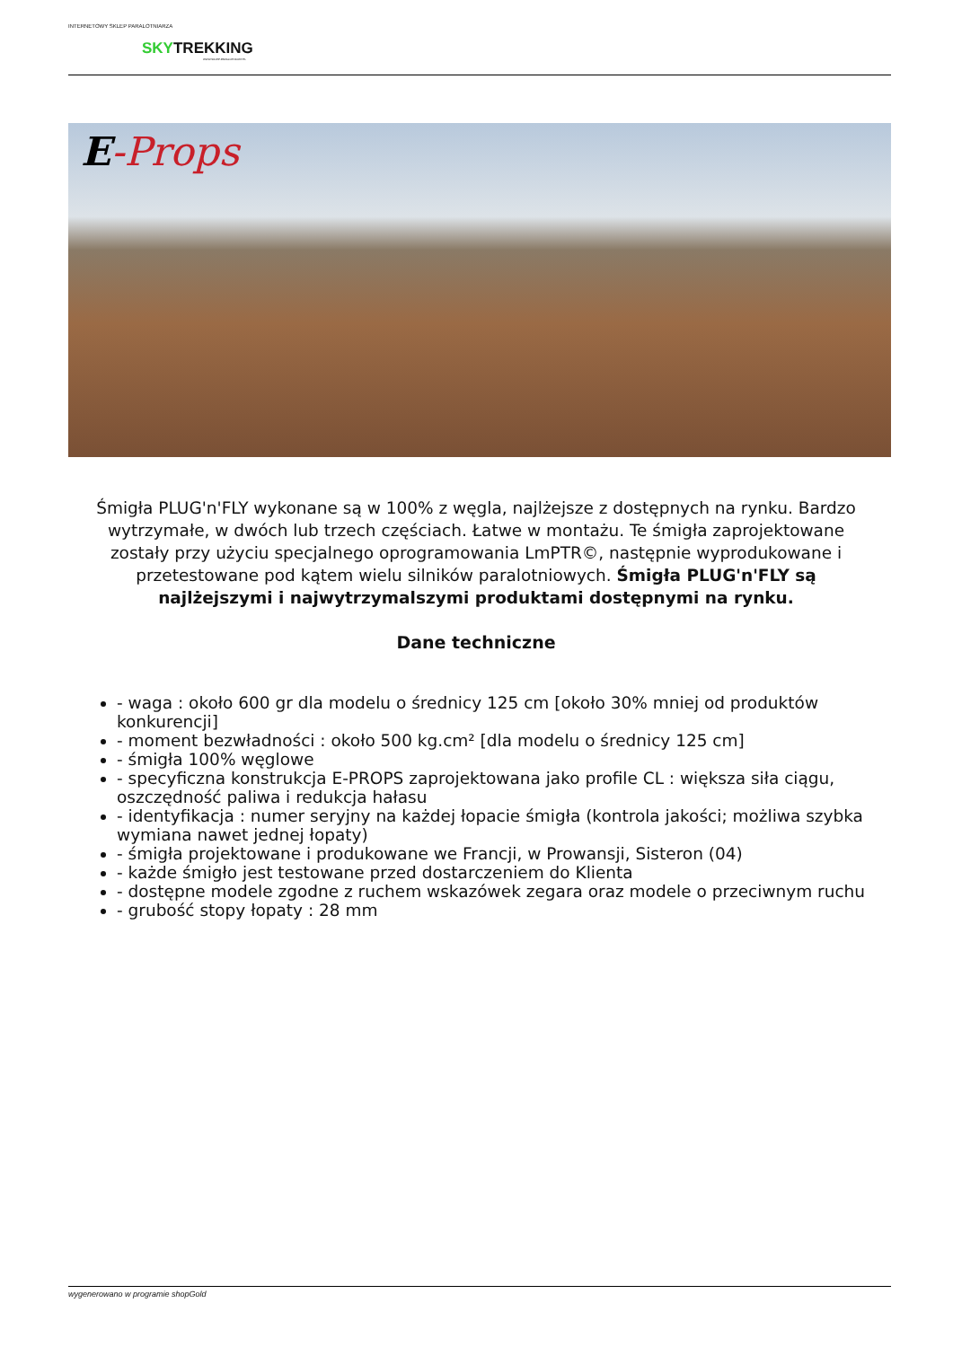INTERNETOWY SKLEP PARALOTNIARZA
SKYTREKKING
WWW.SKLEP-PARALOTNIOWY.PL
E-Props
Śmigła PLUG'n'FLY wykonane są w 100% z węgla, najlżejsze z dostępnych na rynku. Bardzo wytrzymałe, w dwóch lub trzech częściach. Łatwe w montażu. Te śmigła zaprojektowane zostały przy użyciu specjalnego oprogramowania LmPTR©, następnie wyprodukowane i przetestowane pod kątem wielu silników paralotniowych. Śmigła PLUG'n'FLY są najlżejszymi i najwytrzymalszymi produktami dostępnymi na rynku.
Dane techniczne
- waga : około 600 gr dla modelu o średnicy 125 cm [około 30% mniej od produktów konkurencji]
- moment bezwładności : około 500 kg.cm² [dla modelu o średnicy 125 cm]
- śmigła 100% węglowe
- specyficzna konstrukcja E-PROPS zaprojektowana jako profile CL : większa siła ciągu, oszczędność paliwa i redukcja hałasu
- identyfikacja : numer seryjny na każdej łopacie śmigła (kontrola jakości; możliwa szybka wymiana nawet jednej łopaty)
- śmigła projektowane i produkowane we Francji, w Prowansji, Sisteron (04)
- każde śmigło jest testowane przed dostarczeniem do Klienta
- dostępne modele zgodne z ruchem wskazówek zegara oraz modele o przeciwnym ruchu
- grubość stopy łopaty : 28 mm
wygenerowano w programie shopGold